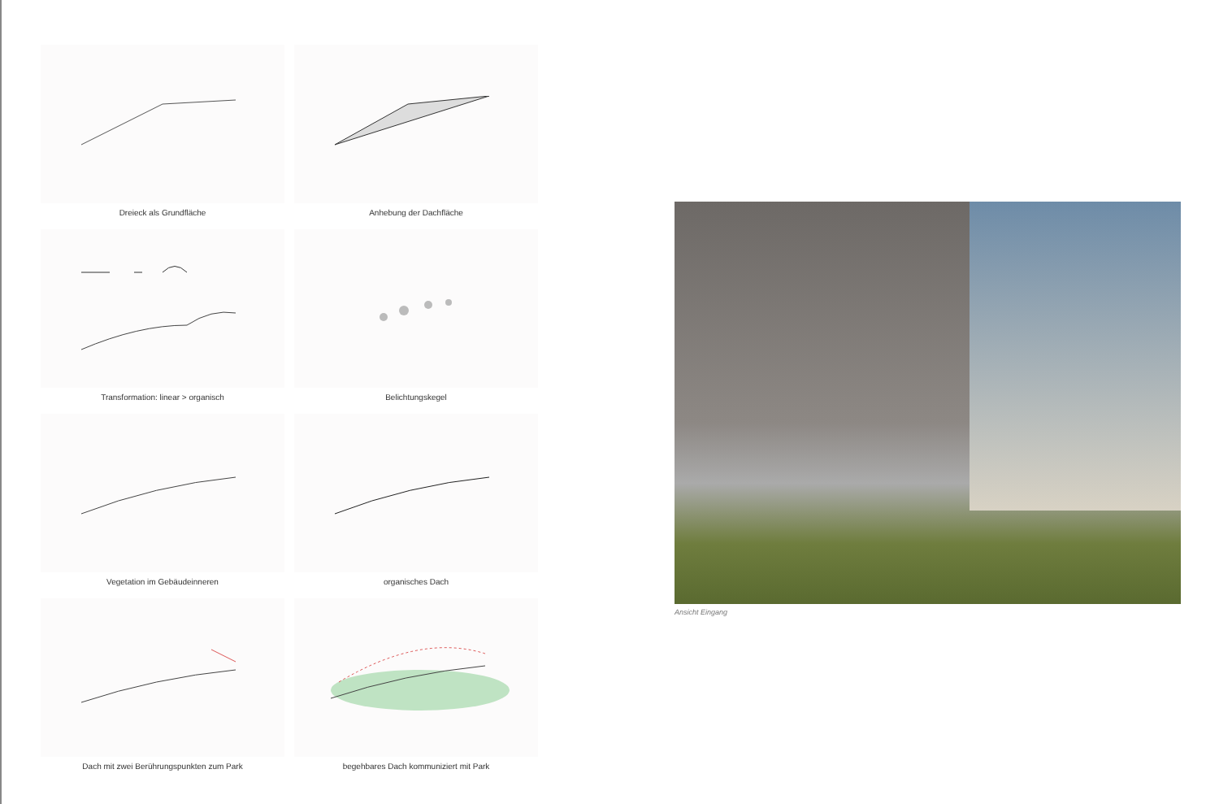Dreieck als Grundfläche
Anhebung der Dachfläche
Transformation: linear > organisch
Belichtungskegel
Vegetation im Gebäudeinneren
organisches Dach
Dach mit zwei Berührungspunkten zum Park
begehbares Dach kommuniziert mit Park
Ansicht Eingang